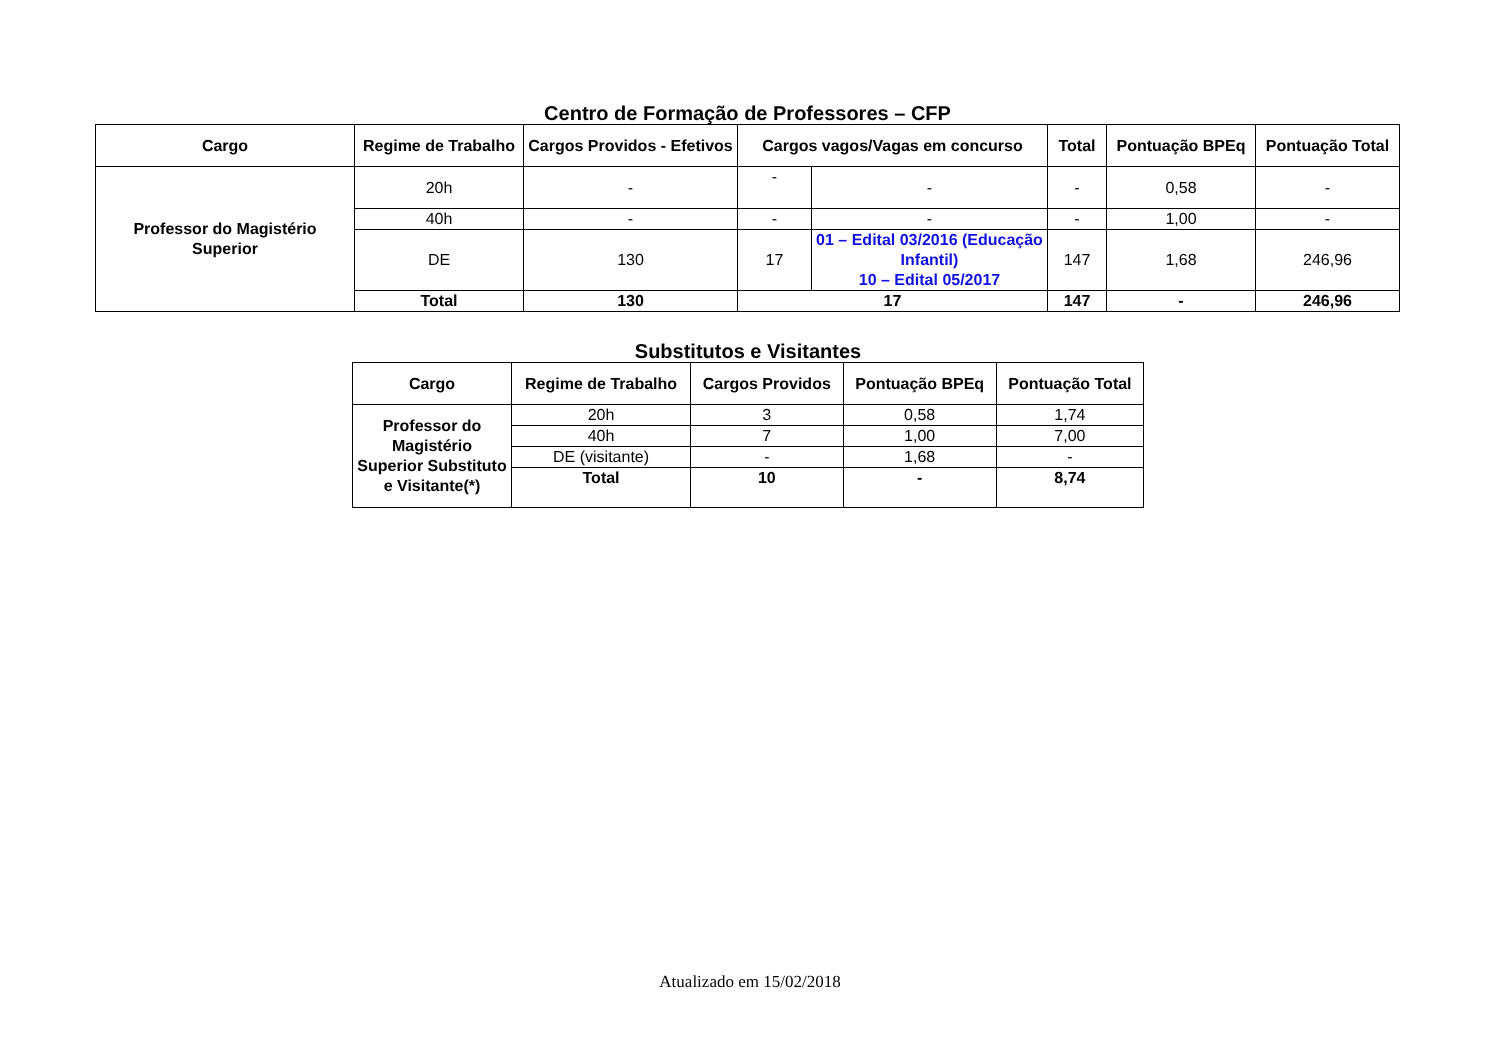Centro de Formação de Professores – CFP
| Cargo | Regime de Trabalho | Cargos Providos - Efetivos | Cargos vagos/Vagas em concurso | | Total | Pontuação BPEq | Pontuação Total |
| --- | --- | --- | --- | --- | --- | --- | --- |
| Professor do Magistério Superior | 20h | - | - | - | - | 0,58 | - |
| | 40h | - | - | - | - | 1,00 | - |
| | DE | 130 | 17 | 01 – Edital 03/2016 (Educação Infantil) 10 – Edital 05/2017 | 147 | 1,68 | 246,96 |
| | Total | 130 | 17 | | 147 | - | 246,96 |
Substitutos e Visitantes
| Cargo | Regime de Trabalho | Cargos Providos | Pontuação BPEq | Pontuação Total |
| --- | --- | --- | --- | --- |
| Professor do Magistério Superior Substituto e Visitante(*) | 20h | 3 | 0,58 | 1,74 |
| | 40h | 7 | 1,00 | 7,00 |
| | DE (visitante) | - | 1,68 | - |
| | Total | 10 | - | 8,74 |
Atualizado em 15/02/2018